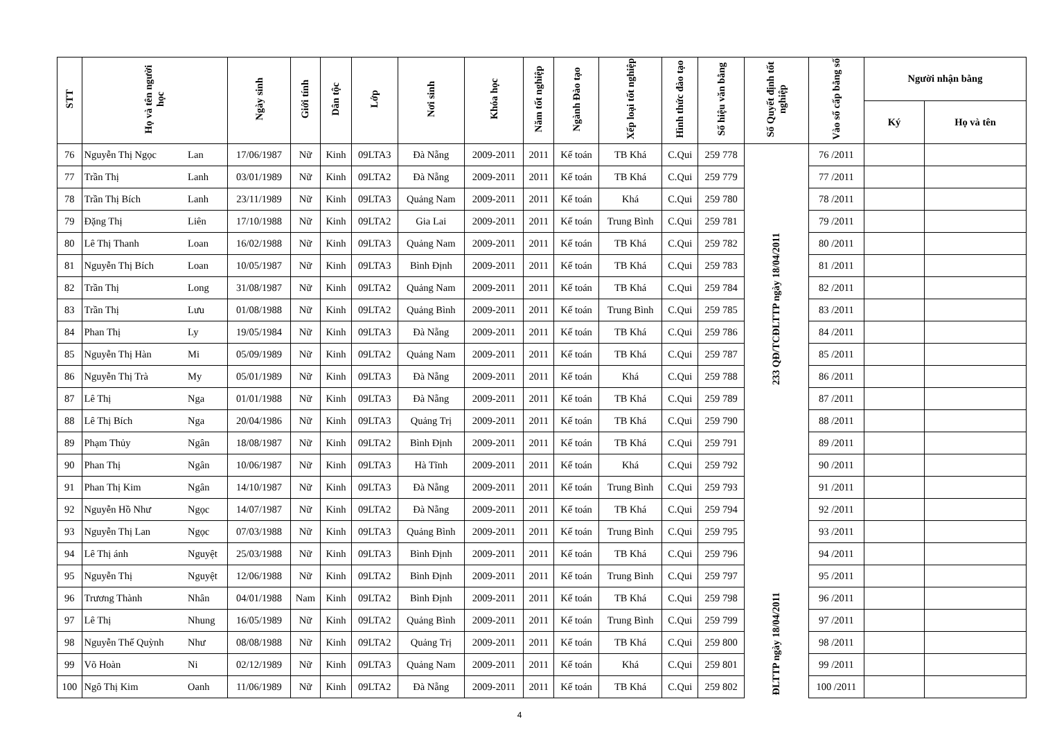| STT | Họ và tên người học | | Ngày sinh | Giới tính | Dân tộc | Lớp | Nơi sinh | Khóa học | Năm tốt nghiệp | Ngành Đào tạo | Xếp loại tốt nghiệp | Hình thức đào tạo | Số hiệu văn bằng | Số Quyết định tốt nghiệp | Vào sổ cấp bằng số | Người nhận bằng | |
| --- | --- | --- | --- | --- | --- | --- | --- | --- | --- | --- | --- | --- | --- | --- | --- | --- | --- |
| | | | | | | | | | | | | | | | | Ký | Họ và tên |
| 76 | Nguyễn Thị Ngọc | Lan | 17/06/1987 | Nữ | Kinh | 09LTA3 | Đà Nẵng | 2009-2011 | 2011 | Kế toán | TB Khá | C.Qui | 259 778 | 233 QĐ/TCĐLTTP ngày 18/04/2011 | 76 /2011 | | |
| 77 | Trần Thị | Lanh | 03/01/1989 | Nữ | Kinh | 09LTA2 | Đà Nẵng | 2009-2011 | 2011 | Kế toán | TB Khá | C.Qui | 259 779 | | 77 /2011 | | |
| 78 | Trần Thị Bích | Lanh | 23/11/1989 | Nữ | Kinh | 09LTA3 | Quảng Nam | 2009-2011 | 2011 | Kế toán | Khá | C.Qui | 259 780 | | 78 /2011 | | |
| 79 | Đặng Thị | Liên | 17/10/1988 | Nữ | Kinh | 09LTA2 | Gia Lai | 2009-2011 | 2011 | Kế toán | Trung Bình | C.Qui | 259 781 | | 79 /2011 | | |
| 80 | Lê Thị Thanh | Loan | 16/02/1988 | Nữ | Kinh | 09LTA3 | Quảng Nam | 2009-2011 | 2011 | Kế toán | TB Khá | C.Qui | 259 782 | | 80 /2011 | | |
| 81 | Nguyễn Thị Bích | Loan | 10/05/1987 | Nữ | Kinh | 09LTA3 | Bình Định | 2009-2011 | 2011 | Kế toán | TB Khá | C.Qui | 259 783 | | 81 /2011 | | |
| 82 | Trần Thị | Long | 31/08/1987 | Nữ | Kinh | 09LTA2 | Quảng Nam | 2009-2011 | 2011 | Kế toán | TB Khá | C.Qui | 259 784 | | 82 /2011 | | |
| 83 | Trần Thị | Lưu | 01/08/1988 | Nữ | Kinh | 09LTA2 | Quảng Bình | 2009-2011 | 2011 | Kế toán | Trung Bình | C.Qui | 259 785 | | 83 /2011 | | |
| 84 | Phan Thị | Ly | 19/05/1984 | Nữ | Kinh | 09LTA3 | Đà Nẵng | 2009-2011 | 2011 | Kế toán | TB Khá | C.Qui | 259 786 | | 84 /2011 | | |
| 85 | Nguyễn Thị Hàn | Mi | 05/09/1989 | Nữ | Kinh | 09LTA2 | Quảng Nam | 2009-2011 | 2011 | Kế toán | TB Khá | C.Qui | 259 787 | | 85 /2011 | | |
| 86 | Nguyễn Thị Trà | My | 05/01/1989 | Nữ | Kinh | 09LTA3 | Đà Nẵng | 2009-2011 | 2011 | Kế toán | Khá | C.Qui | 259 788 | | 86 /2011 | | |
| 87 | Lê Thị | Nga | 01/01/1988 | Nữ | Kinh | 09LTA3 | Đà Nẵng | 2009-2011 | 2011 | Kế toán | TB Khá | C.Qui | 259 789 | | 87 /2011 | | |
| 88 | Lê Thị Bích | Nga | 20/04/1986 | Nữ | Kinh | 09LTA3 | Quảng Trị | 2009-2011 | 2011 | Kế toán | TB Khá | C.Qui | 259 790 | | 88 /2011 | | |
| 89 | Phạm Thủy | Ngân | 18/08/1987 | Nữ | Kinh | 09LTA2 | Bình Định | 2009-2011 | 2011 | Kế toán | TB Khá | C.Qui | 259 791 | | 89 /2011 | | |
| 90 | Phan Thị | Ngân | 10/06/1987 | Nữ | Kinh | 09LTA3 | Hà Tĩnh | 2009-2011 | 2011 | Kế toán | Khá | C.Qui | 259 792 | | 90 /2011 | | |
| 91 | Phan Thị Kim | Ngân | 14/10/1987 | Nữ | Kinh | 09LTA3 | Đà Nẵng | 2009-2011 | 2011 | Kế toán | Trung Bình | C.Qui | 259 793 | ĐLTTP ngày 18/04/2011 | 91 /2011 | | |
| 92 | Nguyễn Hồ Như | Ngọc | 14/07/1987 | Nữ | Kinh | 09LTA2 | Đà Nẵng | 2009-2011 | 2011 | Kế toán | TB Khá | C.Qui | 259 794 | | 92 /2011 | | |
| 93 | Nguyễn Thị Lan | Ngọc | 07/03/1988 | Nữ | Kinh | 09LTA3 | Quảng Bình | 2009-2011 | 2011 | Kế toán | Trung Bình | C.Qui | 259 795 | | 93 /2011 | | |
| 94 | Lê Thị ánh | Nguyệt | 25/03/1988 | Nữ | Kinh | 09LTA3 | Bình Định | 2009-2011 | 2011 | Kế toán | TB Khá | C.Qui | 259 796 | | 94 /2011 | | |
| 95 | Nguyễn Thị | Nguyệt | 12/06/1988 | Nữ | Kinh | 09LTA2 | Bình Định | 2009-2011 | 2011 | Kế toán | Trung Bình | C.Qui | 259 797 | | 95 /2011 | | |
| 96 | Trương Thành | Nhân | 04/01/1988 | Nam | Kinh | 09LTA2 | Bình Định | 2009-2011 | 2011 | Kế toán | TB Khá | C.Qui | 259 798 | | 96 /2011 | | |
| 97 | Lê Thị | Nhung | 16/05/1989 | Nữ | Kinh | 09LTA2 | Quảng Bình | 2009-2011 | 2011 | Kế toán | Trung Bình | C.Qui | 259 799 | | 97 /2011 | | |
| 98 | Nguyễn Thế Quỳnh | Như | 08/08/1988 | Nữ | Kinh | 09LTA2 | Quảng Trị | 2009-2011 | 2011 | Kế toán | TB Khá | C.Qui | 259 800 | | 98 /2011 | | |
| 99 | Võ Hoàn | Ni | 02/12/1989 | Nữ | Kinh | 09LTA3 | Quảng Nam | 2009-2011 | 2011 | Kế toán | Khá | C.Qui | 259 801 | | 99 /2011 | | |
| 100 | Ngô Thị Kim | Oanh | 11/06/1989 | Nữ | Kinh | 09LTA2 | Đà Nẵng | 2009-2011 | 2011 | Kế toán | TB Khá | C.Qui | 259 802 | | 100 /2011 | | |
4